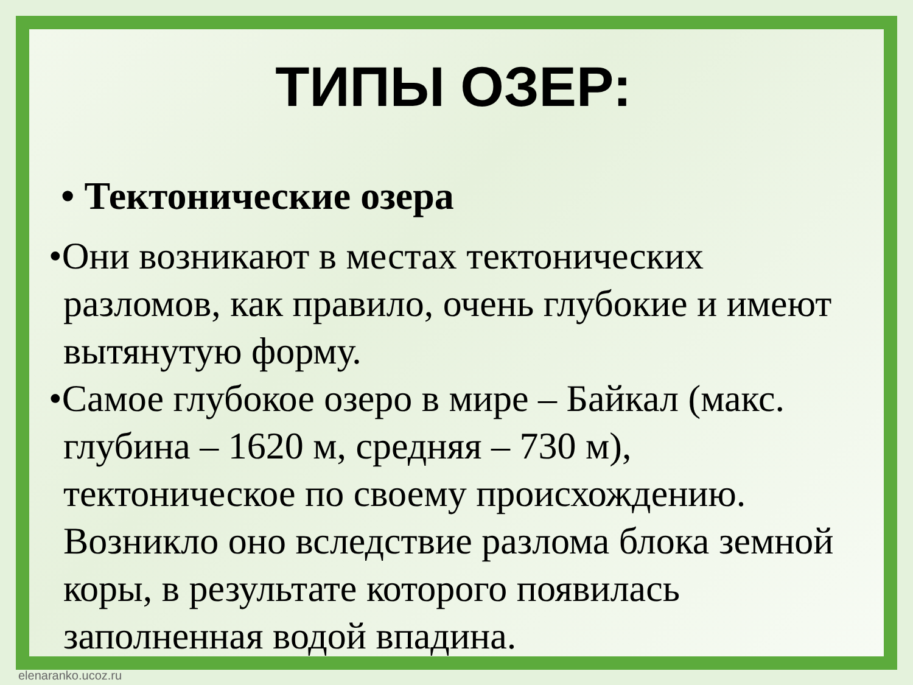ТИПЫ ОЗЕР:
• Тектонические озера
•Они возникают в местах тектонических разломов, как правило, очень глубокие и имеют вытянутую форму.
•Самое глубокое озеро в мире – Байкал (макс. глубина – 1620 м, средняя – 730 м), тектоническое по своему происхождению. Возникло оно вследствие разлома блока земной коры, в результате которого появилась заполненная водой впадина.
elenaranko.ucoz.ru